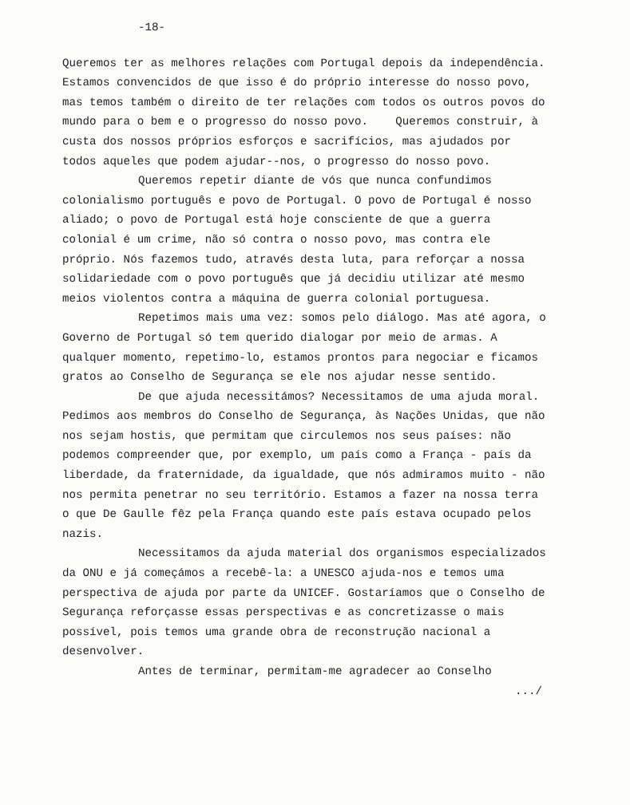-18-
Queremos ter as melhores relações com Portugal depois da independência. Estamos convencidos de que isso é do próprio interesse do nosso povo, mas temos também o direito de ter relações com todos os outros povos do mundo para o bem e o progresso do nosso povo. Queremos construir, à custa dos nossos próprios esforços e sacrifícios, mas ajudados por todos aqueles que podem ajudar--nos, o progresso do nosso povo.
Queremos repetir diante de vós que nunca confundimos colonialismo português e povo de Portugal. O povo de Portugal é nosso aliado; o povo de Portugal está hoje consciente de que a guerra colonial é um crime, não só contra o nosso povo, mas contra ele próprio. Nós fazemos tudo, através desta luta, para reforçar a nossa solidariedade com o povo português que já decidiu utilizar até mesmo meios violentos contra a máquina de guerra colonial portuguesa.
Repetimos mais uma vez: somos pelo diálogo. Mas até agora, o Governo de Portugal só tem querido dialogar por meio de armas. A qualquer momento, repetimo-lo, estamos prontos para negociar e ficamos gratos ao Conselho de Segurança se ele nos ajudar nesse sentido.
De que ajuda necessitámos? Necessitamos de uma ajuda moral. Pedimos aos membros do Conselho de Segurança, às Nações Unidas, que não nos sejam hostis, que permitam que circulemos nos seus países: não podemos compreender que, por exemplo, um país como a França - país da liberdade, da fraternidade, da igualdade, que nós admiramos muito - não nos permita penetrar no seu território. Estamos a fazer na nossa terra o que De Gaulle fêz pela França quando este país estava ocupado pelos nazis.
Necessitamos da ajuda material dos organismos especializados da ONU e já começámos a recebê-la: a UNESCO ajuda-nos e temos uma perspectiva de ajuda por parte da UNICEF. Gostaríamos que o Conselho de Segurança reforçasse essas perspectivas e as concretizasse o mais possível, pois temos uma grande obra de reconstrução nacional a desenvolver.
Antes de terminar, permitam-me agradecer ao Conselho
.../